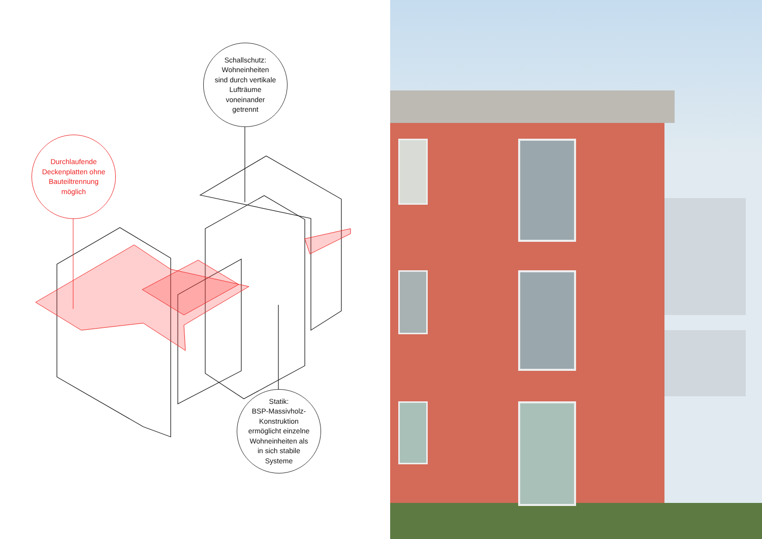Schallschutz:
Wohneinheiten
sind durch vertikale
Lufträume
voneinander
getrennt
Durchlaufende
Deckenplatten ohne
Bauteiltrennung
möglich
Statik:
BSP-Massivholz-
Konstruktion
ermöglicht einzelne
Wohneinheiten als
in sich stabile
Systeme